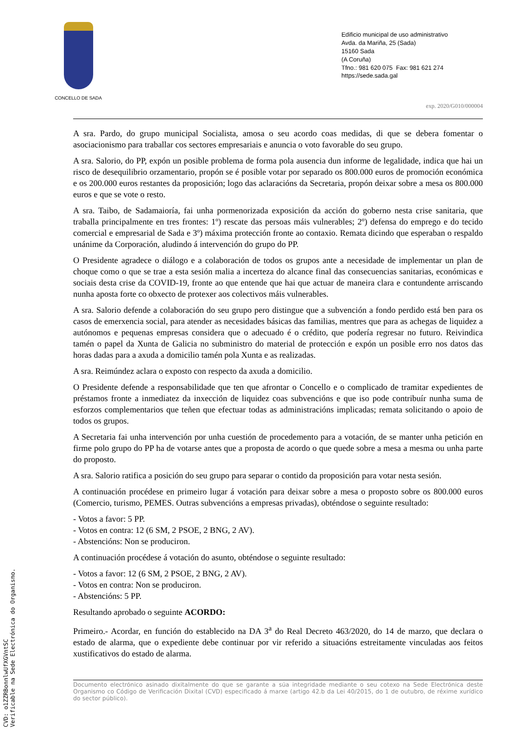CONCELLO DE SADA
Edificio municipal de uso administrativo
Avda. da Mariña, 25 (Sada)
15160 Sada
(A Coruña)
Tfno.: 981 620 075 Fax: 981 621 274
https://sede.sada.gal
exp. 2020/G010/000004
A sra. Pardo, do grupo municipal Socialista, amosa o seu acordo coas medidas, di que se debera fomentar o asociacionismo para traballar cos sectores empresariais e anuncia o voto favorable do seu grupo.
A sra. Salorio, do PP, expón un posible problema de forma pola ausencia dun informe de legalidade, indica que hai un risco de desequilibrio orzamentario, propón se é posible votar por separado os 800.000 euros de promoción económica e os 200.000 euros restantes da proposición; logo das aclaracións da Secretaria, propón deixar sobre a mesa os 800.000 euros e que se vote o resto.
A sra. Taibo, de Sadamaioría, fai unha pormenorizada exposición da acción do goberno nesta crise sanitaria, que traballa principalmente en tres frontes: 1º) rescate das persoas máis vulnerables; 2º) defensa do emprego e do tecido comercial e empresarial de Sada e 3º) máxima protección fronte ao contaxio. Remata dicindo que esperaban o respaldo unánime da Corporación, aludindo á intervención do grupo do PP.
O Presidente agradece o diálogo e a colaboración de todos os grupos ante a necesidade de implementar un plan de choque como o que se trae a esta sesión malia a incerteza do alcance final das consecuencias sanitarias, económicas e sociais desta crise da COVID-19, fronte ao que entende que hai que actuar de maneira clara e contundente arriscando nunha aposta forte co obxecto de protexer aos colectivos máis vulnerables.
A sra. Salorio defende a colaboración do seu grupo pero distingue que a subvención a fondo perdido está ben para os casos de emerxencia social, para atender as necesidades básicas das familias, mentres que para as achegas de liquidez a autónomos e pequenas empresas considera que o adecuado é o crédito, que podería regresar no futuro. Reivindica tamén o papel da Xunta de Galicia no subministro do material de protección e expón un posible erro nos datos das horas dadas para a axuda a domicilio tamén pola Xunta e as realizadas.
A sra. Reimúndez aclara o exposto con respecto da axuda a domicilio.
O Presidente defende a responsabilidade que ten que afrontar o Concello e o complicado de tramitar expedientes de préstamos fronte a inmediatez da inxección de liquidez coas subvencións e que iso pode contribuír nunha suma de esforzos complementarios que teñen que efectuar todas as administracións implicadas; remata solicitando o apoio de todos os grupos.
A Secretaria fai unha intervención por unha cuestión de procedemento para a votación, de se manter unha petición en firme polo grupo do PP ha de votarse antes que a proposta de acordo o que quede sobre a mesa a mesma ou unha parte do proposto.
A sra. Salorio ratifica a posición do seu grupo para separar o contido da proposición para votar nesta sesión.
A continuación procédese en primeiro lugar á votación para deixar sobre a mesa o proposto sobre os 800.000 euros (Comercio, turismo, PEMES. Outras subvencións a empresas privadas), obténdose o seguinte resultado:
- Votos a favor: 5 PP.
- Votos en contra: 12 (6 SM, 2 PSOE, 2 BNG, 2 AV).
- Abstencións: Non se produciron.
A continuación procédese á votación do asunto, obténdose o seguinte resultado:
- Votos a favor: 12 (6 SM, 2 PSOE, 2 BNG, 2 AV).
- Votos en contra: Non se produciron.
- Abstencións: 5 PP.
Resultando aprobado o seguinte ACORDO:
Primeiro.- Acordar, en función do establecido na DA 3<sup>a</sup> do Real Decreto 463/2020, do 14 de marzo, que declara o estado de alarma, que o expediente debe continuar por vir referido a situacións estreitamente vinculadas aos feitos xustificativos do estado de alarma.
Documento electrónico asinado dixitalmente do que se garante a súa integridade mediante o seu cotexo na Sede Electrónica deste Organismo co Código de Verificación Dixital (CVD) especificado á marxe (artigo 42.b da Lei 40/2015, do 1 de outubro, de réxime xurídico do sector público).
CVD: o1ZZRBonnlwUfXGVntSC
Verificable na Sede Electrónica do Organismo.